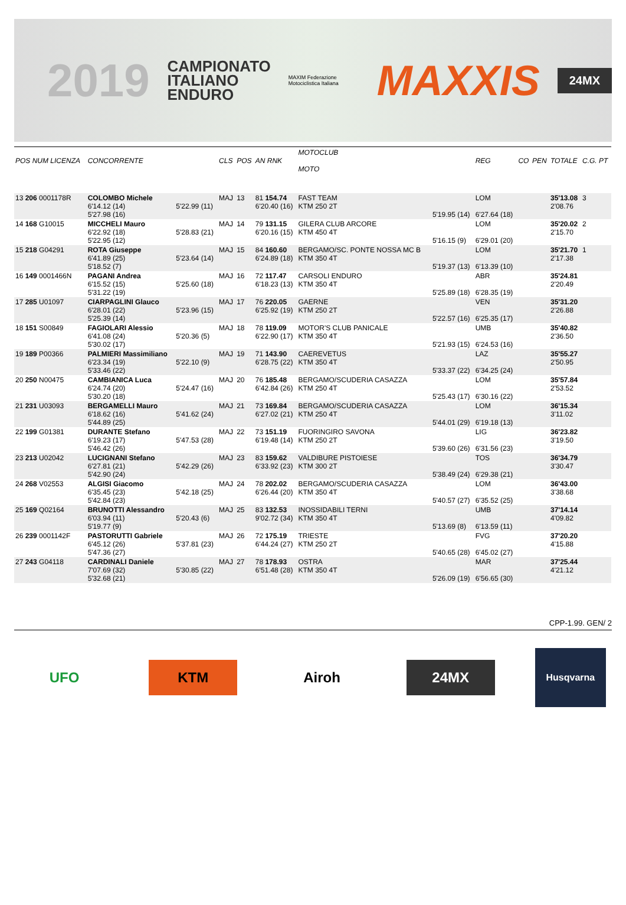2019 CAMPIONATO
ITALIANO
ENDURO MAXIM Federazione Motociclistica Italiana MAXXIS 24MX
| POS NUM LICENZA | CONCORRENTE | | CLS | POS | AN RNK | MOTOCLUB MOTO | | REG | CO | PEN | TOTALE | C.G. PT |
| --- | --- | --- | --- | --- | --- | --- | --- | --- | --- | --- | --- | --- |
| 13 206 0001178R | COLOMBO Michele 6'14.12 (14) 5'27.98 (16) | 5'22.99 (11) | MAJ | 13 | 81 154.74 6'20.40 (16) | FAST TEAM KTM 250 2T | 5'19.95 (14) | LOM 6'27.64 (18) | | | 35'13.08 2'08.76 | 3 |
| 14 168 G10015 | MICCHELI Mauro 6'22.92 (18) 5'22.95 (12) | 5'28.83 (21) | MAJ | 14 | 79 131.15 6'20.16 (15) | GILERA CLUB ARCORE KTM 450 4T | 5'16.15 (9) | LOM 6'29.01 (20) | | | 35'20.02 2'15.70 | 2 |
| 15 218 G04291 | ROTA Giuseppe 6'41.89 (25) 5'18.52 (7) | 5'23.64 (14) | MAJ | 15 | 84 160.60 6'24.89 (18) | BERGAMO/SC. PONTE NOSSA MC B KTM 350 4T | 5'19.37 (13) | LOM 6'13.39 (10) | | | 35'21.70 2'17.38 | 1 |
| 16 149 0001466N | PAGANI Andrea 6'15.52 (15) 5'31.22 (19) | 5'25.60 (18) | MAJ | 16 | 72 117.47 6'18.23 (13) | CARSOLI ENDURO KTM 350 4T | 5'25.89 (18) | ABR 6'28.35 (19) | | | 35'24.81 2'20.49 | |
| 17 285 U01097 | CIARPAGLINI Glauco 6'28.01 (22) 5'25.39 (14) | 5'23.96 (15) | MAJ | 17 | 76 220.05 6'25.92 (19) | GAERNE KTM 250 2T | 5'22.57 (16) | VEN 6'25.35 (17) | | | 35'31.20 2'26.88 | |
| 18 151 S00849 | FAGIOLARI Alessio 6'41.08 (24) 5'30.02 (17) | 5'20.36 (5) | MAJ | 18 | 78 119.09 6'22.90 (17) | MOTOR'S CLUB PANICALE KTM 350 4T | 5'21.93 (15) | UMB 6'24.53 (16) | | | 35'40.82 2'36.50 | |
| 19 189 P00366 | PALMIERI Massimiliano 6'23.34 (19) 5'33.46 (22) | 5'22.10 (9) | MAJ | 19 | 71 143.90 6'28.75 (22) | CAEREVETUS KTM 350 4T | 5'33.37 (22) | LAZ 6'34.25 (24) | | | 35'55.27 2'50.95 | |
| 20 250 N00475 | CAMBIANICA Luca 6'24.74 (20) 5'30.20 (18) | 5'24.47 (16) | MAJ | 20 | 76 185.48 6'42.84 (26) | BERGAMO/SCUDERIA CASAZZA KTM 250 4T | 5'25.43 (17) | LOM 6'30.16 (22) | | | 35'57.84 2'53.52 | |
| 21 231 U03093 | BERGAMELLI Mauro 6'18.62 (16) 5'44.89 (25) | 5'41.62 (24) | MAJ | 21 | 73 169.84 6'27.02 (21) | BERGAMO/SCUDERIA CASAZZA KTM 250 4T | 5'44.01 (29) | LOM 6'19.18 (13) | | | 36'15.34 3'11.02 | |
| 22 199 G01381 | DURANTE Stefano 6'19.23 (17) 5'46.42 (26) | 5'47.53 (28) | MAJ | 22 | 73 151.19 6'19.48 (14) | FUORINGIRO SAVONA KTM 250 2T | 5'39.60 (26) | LIG 6'31.56 (23) | | | 36'23.82 3'19.50 | |
| 23 213 U02042 | LUCIGNANI Stefano 6'27.81 (21) 5'42.90 (24) | 5'42.29 (26) | MAJ | 23 | 83 159.62 6'33.92 (23) | VALDIBURE PISTOIESE KTM 300 2T | 5'38.49 (24) | TOS 6'29.38 (21) | | | 36'34.79 3'30.47 | |
| 24 268 V02553 | ALGISI Giacomo 6'35.45 (23) 5'42.84 (23) | 5'42.18 (25) | MAJ | 24 | 78 202.02 6'26.44 (20) | BERGAMO/SCUDERIA CASAZZA KTM 350 4T | 5'40.57 (27) | LOM 6'35.52 (25) | | | 36'43.00 3'38.68 | |
| 25 169 Q02164 | BRUNOTTI Alessandro 6'03.94 (11) 5'19.77 (9) | 5'20.43 (6) | MAJ | 25 | 83 132.53 9'02.72 (34) | INOSSIDABILI TERNI KTM 350 4T | 5'13.69 (8) | UMB 6'13.59 (11) | | | 37'14.14 4'09.82 | |
| 26 239 0001142F | PASTORUTTI Gabriele 6'45.12 (26) 5'47.36 (27) | 5'37.81 (23) | MAJ | 26 | 72 175.19 6'44.24 (27) | TRIESTE KTM 250 2T | 5'40.65 (28) | FVG 6'45.02 (27) | | | 37'20.20 4'15.88 | |
| 27 243 G04118 | CARDINALI Daniele 7'07.69 (32) 5'32.68 (21) | 5'30.85 (22) | MAJ | 27 | 78 178.93 6'51.48 (28) | OSTRA KTM 350 4T | 5'26.09 (19) | MAR 6'56.65 (30) | | | 37'25.44 4'21.12 | |
CPP-1.99. GEN/ 2
UFO KTM Airoh 24MX
Husqvarna